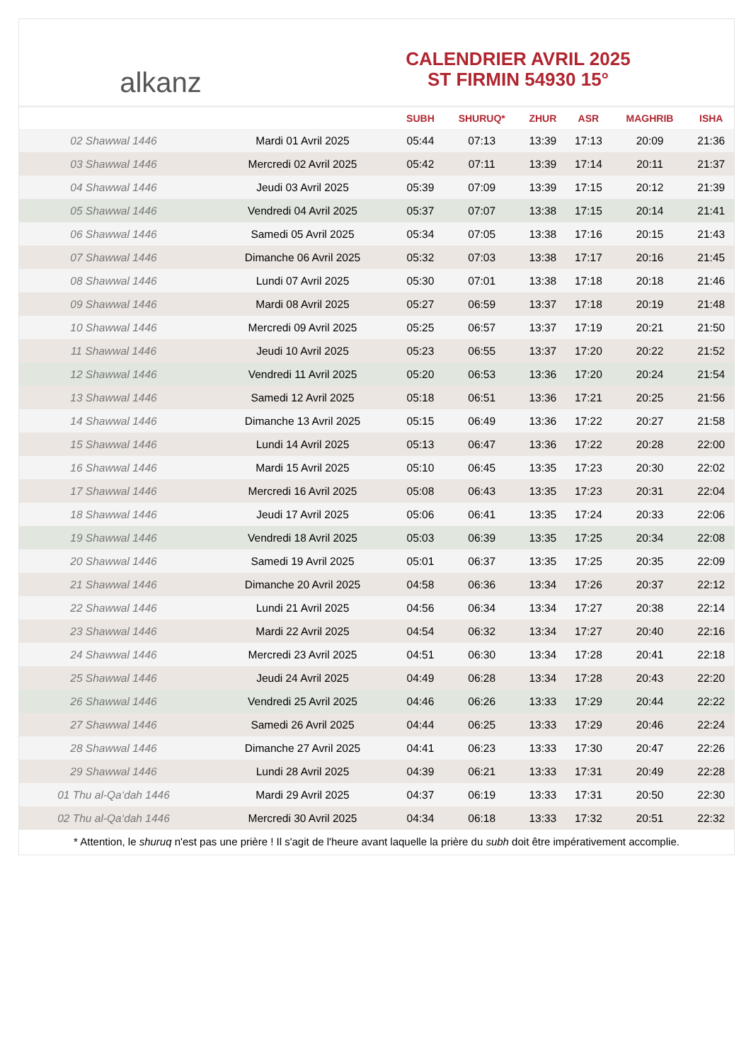alkanz
CALENDRIER AVRIL 2025
ST FIRMIN 54930 15°
| | | SUBH | SHURUQ* | ZHUR | ASR | MAGHRIB | ISHA |
| --- | --- | --- | --- | --- | --- | --- | --- |
| 02 Shawwal 1446 | Mardi 01 Avril 2025 | 05:44 | 07:13 | 13:39 | 17:13 | 20:09 | 21:36 |
| 03 Shawwal 1446 | Mercredi 02 Avril 2025 | 05:42 | 07:11 | 13:39 | 17:14 | 20:11 | 21:37 |
| 04 Shawwal 1446 | Jeudi 03 Avril 2025 | 05:39 | 07:09 | 13:39 | 17:15 | 20:12 | 21:39 |
| 05 Shawwal 1446 | Vendredi 04 Avril 2025 | 05:37 | 07:07 | 13:38 | 17:15 | 20:14 | 21:41 |
| 06 Shawwal 1446 | Samedi 05 Avril 2025 | 05:34 | 07:05 | 13:38 | 17:16 | 20:15 | 21:43 |
| 07 Shawwal 1446 | Dimanche 06 Avril 2025 | 05:32 | 07:03 | 13:38 | 17:17 | 20:16 | 21:45 |
| 08 Shawwal 1446 | Lundi 07 Avril 2025 | 05:30 | 07:01 | 13:38 | 17:18 | 20:18 | 21:46 |
| 09 Shawwal 1446 | Mardi 08 Avril 2025 | 05:27 | 06:59 | 13:37 | 17:18 | 20:19 | 21:48 |
| 10 Shawwal 1446 | Mercredi 09 Avril 2025 | 05:25 | 06:57 | 13:37 | 17:19 | 20:21 | 21:50 |
| 11 Shawwal 1446 | Jeudi 10 Avril 2025 | 05:23 | 06:55 | 13:37 | 17:20 | 20:22 | 21:52 |
| 12 Shawwal 1446 | Vendredi 11 Avril 2025 | 05:20 | 06:53 | 13:36 | 17:20 | 20:24 | 21:54 |
| 13 Shawwal 1446 | Samedi 12 Avril 2025 | 05:18 | 06:51 | 13:36 | 17:21 | 20:25 | 21:56 |
| 14 Shawwal 1446 | Dimanche 13 Avril 2025 | 05:15 | 06:49 | 13:36 | 17:22 | 20:27 | 21:58 |
| 15 Shawwal 1446 | Lundi 14 Avril 2025 | 05:13 | 06:47 | 13:36 | 17:22 | 20:28 | 22:00 |
| 16 Shawwal 1446 | Mardi 15 Avril 2025 | 05:10 | 06:45 | 13:35 | 17:23 | 20:30 | 22:02 |
| 17 Shawwal 1446 | Mercredi 16 Avril 2025 | 05:08 | 06:43 | 13:35 | 17:23 | 20:31 | 22:04 |
| 18 Shawwal 1446 | Jeudi 17 Avril 2025 | 05:06 | 06:41 | 13:35 | 17:24 | 20:33 | 22:06 |
| 19 Shawwal 1446 | Vendredi 18 Avril 2025 | 05:03 | 06:39 | 13:35 | 17:25 | 20:34 | 22:08 |
| 20 Shawwal 1446 | Samedi 19 Avril 2025 | 05:01 | 06:37 | 13:35 | 17:25 | 20:35 | 22:09 |
| 21 Shawwal 1446 | Dimanche 20 Avril 2025 | 04:58 | 06:36 | 13:34 | 17:26 | 20:37 | 22:12 |
| 22 Shawwal 1446 | Lundi 21 Avril 2025 | 04:56 | 06:34 | 13:34 | 17:27 | 20:38 | 22:14 |
| 23 Shawwal 1446 | Mardi 22 Avril 2025 | 04:54 | 06:32 | 13:34 | 17:27 | 20:40 | 22:16 |
| 24 Shawwal 1446 | Mercredi 23 Avril 2025 | 04:51 | 06:30 | 13:34 | 17:28 | 20:41 | 22:18 |
| 25 Shawwal 1446 | Jeudi 24 Avril 2025 | 04:49 | 06:28 | 13:34 | 17:28 | 20:43 | 22:20 |
| 26 Shawwal 1446 | Vendredi 25 Avril 2025 | 04:46 | 06:26 | 13:33 | 17:29 | 20:44 | 22:22 |
| 27 Shawwal 1446 | Samedi 26 Avril 2025 | 04:44 | 06:25 | 13:33 | 17:29 | 20:46 | 22:24 |
| 28 Shawwal 1446 | Dimanche 27 Avril 2025 | 04:41 | 06:23 | 13:33 | 17:30 | 20:47 | 22:26 |
| 29 Shawwal 1446 | Lundi 28 Avril 2025 | 04:39 | 06:21 | 13:33 | 17:31 | 20:49 | 22:28 |
| 01 Thu al-Qa‘dah 1446 | Mardi 29 Avril 2025 | 04:37 | 06:19 | 13:33 | 17:31 | 20:50 | 22:30 |
| 02 Thu al-Qa‘dah 1446 | Mercredi 30 Avril 2025 | 04:34 | 06:18 | 13:33 | 17:32 | 20:51 | 22:32 |
* Attention, le shuruq n'est pas une prière ! Il s'agit de l'heure avant laquelle la prière du subh doit être impérativement accomplie.